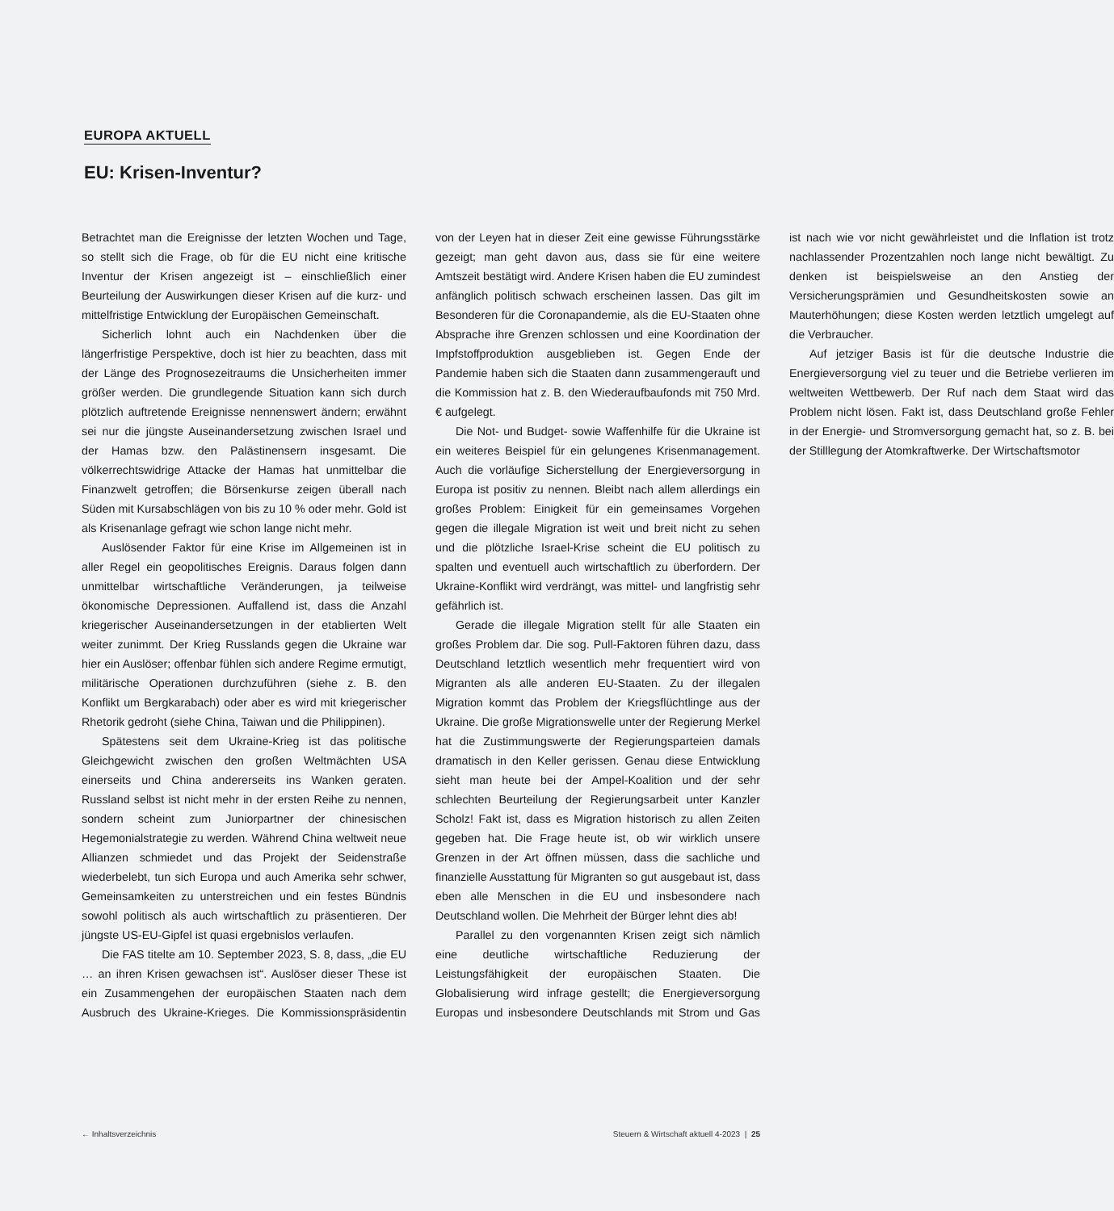EUROPA AKTUELL
EU: Krisen-Inventur?
Betrachtet man die Ereignisse der letzten Wochen und Tage, so stellt sich die Frage, ob für die EU nicht eine kritische Inventur der Krisen angezeigt ist – einschließlich einer Beurteilung der Auswirkungen dieser Krisen auf die kurz- und mittelfristige Entwicklung der Europäischen Gemeinschaft.
Sicherlich lohnt auch ein Nachdenken über die längerfristige Perspektive, doch ist hier zu beachten, dass mit der Länge des Prognosezeitraums die Unsicherheiten immer größer werden. Die grundlegende Situation kann sich durch plötzlich auftretende Ereignisse nennenswert ändern; erwähnt sei nur die jüngste Auseinandersetzung zwischen Israel und der Hamas bzw. den Palästinensern insgesamt. Die völkerrechtswidrige Attacke der Hamas hat unmittelbar die Finanzwelt getroffen; die Börsenkurse zeigen überall nach Süden mit Kursabschlägen von bis zu 10 % oder mehr. Gold ist als Krisenanlage gefragt wie schon lange nicht mehr.
Auslösender Faktor für eine Krise im Allgemeinen ist in aller Regel ein geopolitisches Ereignis. Daraus folgen dann unmittelbar wirtschaftliche Veränderungen, ja teilweise ökonomische Depressionen. Auffallend ist, dass die Anzahl kriegerischer Auseinandersetzungen in der etablierten Welt weiter zunimmt. Der Krieg Russlands gegen die Ukraine war hier ein Auslöser; offenbar fühlen sich andere Regime ermutigt, militärische Operationen durchzuführen (siehe z. B. den Konflikt um Bergkarabach) oder aber es wird mit kriegerischer Rhetorik gedroht (siehe China, Taiwan und die Philippinen).
Spätestens seit dem Ukraine-Krieg ist das politische Gleichgewicht zwischen den großen Weltmächten USA einerseits und China andererseits ins Wanken geraten. Russland selbst ist nicht mehr in der ersten Reihe zu nennen, sondern scheint zum Juniorpartner der chinesischen Hegemonialstrategie zu werden. Während China weltweit neue Allianzen schmiedet und das Projekt der Seidenstraße wiederbelebt, tun sich Europa und auch Amerika sehr schwer, Gemeinsamkeiten zu unterstreichen und ein festes Bündnis sowohl politisch als auch wirtschaftlich zu präsentieren. Der jüngste US-EU-Gipfel ist quasi ergebnislos verlaufen.
Die FAS titelte am 10. September 2023, S. 8, dass, „die EU … an ihren Krisen gewachsen ist“. Auslöser dieser These ist ein Zusammengehen der europäischen Staaten nach dem Ausbruch des Ukraine-Krieges. Die Kommissionspräsidentin von der Leyen hat in dieser Zeit eine gewisse Führungsstärke gezeigt; man geht davon aus, dass sie für eine weitere Amtszeit bestätigt wird. Andere Krisen haben die EU zumindest anfänglich politisch schwach erscheinen lassen. Das gilt im Besonderen für die Coronapandemie, als die EU-Staaten ohne Absprache ihre Grenzen schlossen und eine Koordination der Impfstoffproduktion ausgeblieben ist. Gegen Ende der Pandemie haben sich die Staaten dann zusammengerauft und die Kommission hat z. B. den Wiederaufbaufonds mit 750 Mrd. € aufgelegt.
Die Not- und Budget- sowie Waffenhilfe für die Ukraine ist ein weiteres Beispiel für ein gelungenes Krisenmanagement. Auch die vorläufige Sicherstellung der Energieversorgung in Europa ist positiv zu nennen. Bleibt nach allem allerdings ein großes Problem: Einigkeit für ein gemeinsames Vorgehen gegen die illegale Migration ist weit und breit nicht zu sehen und die plötzliche Israel-Krise scheint die EU politisch zu spalten und eventuell auch wirtschaftlich zu überfordern. Der Ukraine-Konflikt wird verdrängt, was mittel- und langfristig sehr gefährlich ist.
Gerade die illegale Migration stellt für alle Staaten ein großes Problem dar. Die sog. Pull-Faktoren führen dazu, dass Deutschland letztlich wesentlich mehr frequentiert wird von Migranten als alle anderen EU-Staaten. Zu der illegalen Migration kommt das Problem der Kriegsflüchtlinge aus der Ukraine. Die große Migrationswelle unter der Regierung Merkel hat die Zustimmungswerte der Regierungsparteien damals dramatisch in den Keller gerissen. Genau diese Entwicklung sieht man heute bei der Ampel-Koalition und der sehr schlechten Beurteilung der Regierungsarbeit unter Kanzler Scholz! Fakt ist, dass es Migration historisch zu allen Zeiten gegeben hat. Die Frage heute ist, ob wir wirklich unsere Grenzen in der Art öffnen müssen, dass die sachliche und finanzielle Ausstattung für Migranten so gut ausgebaut ist, dass eben alle Menschen in die EU und insbesondere nach Deutschland wollen. Die Mehrheit der Bürger lehnt dies ab!
Parallel zu den vorgenannten Krisen zeigt sich nämlich eine deutliche wirtschaftliche Reduzierung der Leistungsfähigkeit der europäischen Staaten. Die Globalisierung wird infrage gestellt; die Energieversorgung Europas und insbesondere Deutschlands mit Strom und Gas ist nach wie vor nicht gewährleistet und die Inflation ist trotz nachlassender Prozentzahlen noch lange nicht bewältigt. Zu denken ist beispielsweise an den Anstieg der Versicherungsprämien und Gesundheitskosten sowie an Mauterhöhungen; diese Kosten werden letztlich umgelegt auf die Verbraucher.
Auf jetziger Basis ist für die deutsche Industrie die Energieversorgung viel zu teuer und die Betriebe verlieren im weltweiten Wettbewerb. Der Ruf nach dem Staat wird das Problem nicht lösen. Fakt ist, dass Deutschland große Fehler in der Energie- und Stromversorgung gemacht hat, so z. B. bei der Stilllegung der Atomkraftwerke. Der Wirtschaftsmotor
← Inhaltsverzeichnis Steuern & Wirtschaft aktuell 4-2023 | 25